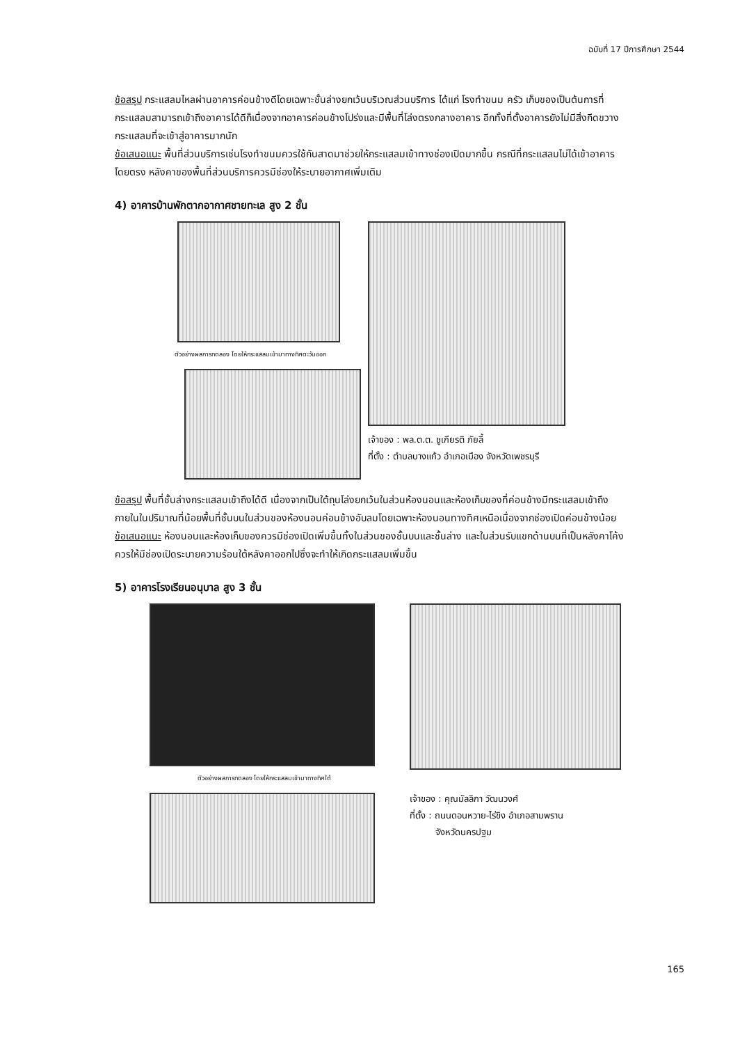ฉบับที่ 17 ปีการศึกษา 2544
ข้อสรุป กระแสลมไหลผ่านอาคารค่อนข้างดีโดยเฉพาะชั้นล่างยกเว้นบริเวณส่วนบริการ ได้แก่ โรงทำขนม ครัว เก็บของเป็นต้นการที่กระแสลมสามารถเข้าถึงอาคารได้ดีก็เนื่องจากอาคารค่อนข้างโปร่งและมีพื้นที่โล่งตรงกลางอาคาร อีกทั้งที่ตั้งอาคารยังไม่มีสิ่งกีดขวางกระแสลมที่จะเข้าสู่อาคารมากนัก
ข้อเสนอแนะ พื้นที่ส่วนบริการเช่นโรงทำขนมควรใช้กันสาดมาช่วยให้กระแสลมเข้าทางช่องเปิดมากขึ้น กรณีที่กระแสลมไม่ได้เข้าอาคารโดยตรง หลังคาของพื้นที่ส่วนบริการควรมีช่องให้ระบายอากาศเพิ่มเติม
4) อาคารบ้านพักตากอากาศชายทะเล สูง 2 ชั้น
ตัวอย่างผลการทดลอง โดยให้กระแสลมเข้ามาทางทิศตะวันออก
เจ้าของ : พล.ต.ต. ชูเกียรติ ภัยลี้
ที่ตั้ง : ตำบลบางแก้ว อำเภอเมือง จังหวัดเพชรบุรี
ข้อสรุป พื้นที่ชั้นล่างกระแสลมเข้าถึงได้ดี เนื่องจากเป็นใต้ถุนโล่งยกเว้นในส่วนห้องนอนและห้องเก็บของที่ค่อนข้างมีกระแสลมเข้าถึงภายในในปริมาณที่น้อยพื้นที่ชั้นบนในส่วนของห้องนอนค่อนข้างอับลมโดยเฉพาะห้องนอนทางทิศเหนือเนื่องจากช่องเปิดค่อนข้างน้อย
ข้อเสนอแนะ ห้องนอนและห้องเก็บของควรมีช่องเปิดเพิ่มขึ้นทั้งในส่วนของชั้นบนและชั้นล่าง และในส่วนรับแขกด้านบนที่เป็นหลังคาโค้งควรให้มีช่องเปิดระบายความร้อนใต้หลังคาออกไปซึ่งจะทำให้เกิดกระแสลมเพิ่มขึ้น
5) อาคารโรงเรียนอนุบาล สูง 3 ชั้น
ตัวอย่างผลการทดลอง โดยให้กระแสลมเข้ามาทางทิศใต้
เจ้าของ : คุณมัลลิกา วัฒนวงศ์
ที่ตั้ง : ถนนดอนหวาย-ไร่ขิง อำเภอสามพราน
จังหวัดนครปฐม
165